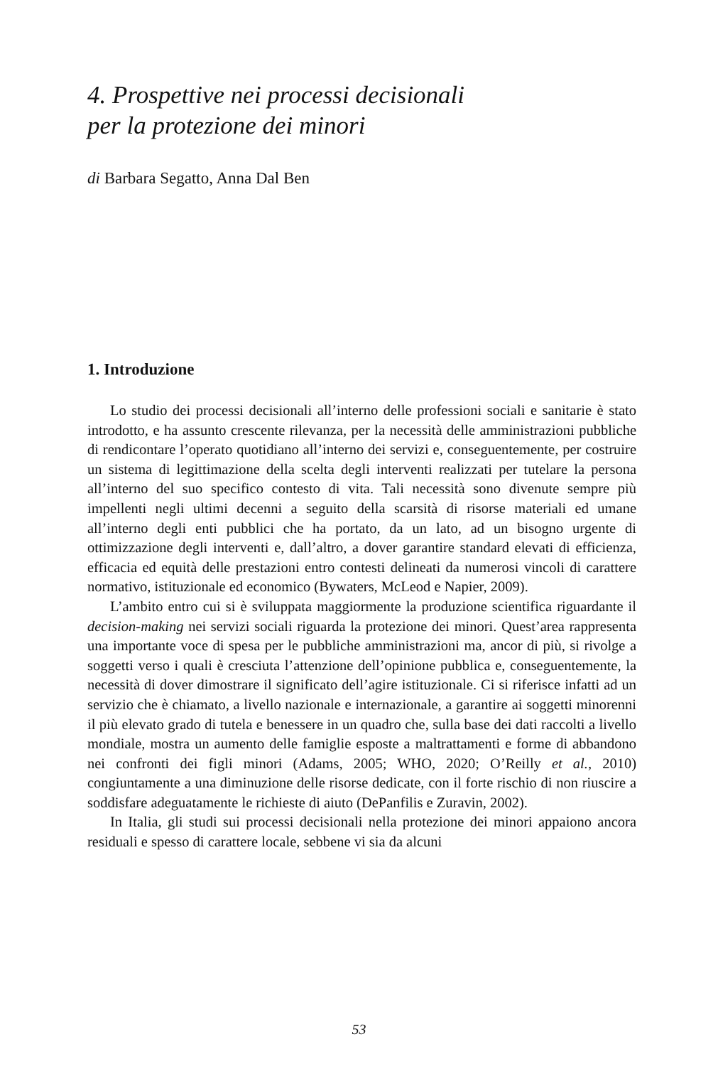4. Prospettive nei processi decisionali
per la protezione dei minori
di Barbara Segatto, Anna Dal Ben
1. Introduzione
Lo studio dei processi decisionali all’interno delle professioni sociali e sanitarie è stato introdotto, e ha assunto crescente rilevanza, per la necessità delle amministrazioni pubbliche di rendicontare l’operato quotidiano all’interno dei servizi e, conseguentemente, per costruire un sistema di legittimazione della scelta degli interventi realizzati per tutelare la persona all’interno del suo specifico contesto di vita. Tali necessità sono divenute sempre più impellenti negli ultimi decenni a seguito della scarsità di risorse materiali ed umane all’interno degli enti pubblici che ha portato, da un lato, ad un bisogno urgente di ottimizzazione degli interventi e, dall’altro, a dover garantire standard elevati di efficienza, efficacia ed equità delle prestazioni entro contesti delineati da numerosi vincoli di carattere normativo, istituzionale ed economico (Bywaters, McLeod e Napier, 2009).
L’ambito entro cui si è sviluppata maggiormente la produzione scientifica riguardante il decision-making nei servizi sociali riguarda la protezione dei minori. Quest’area rappresenta una importante voce di spesa per le pubbliche amministrazioni ma, ancor di più, si rivolge a soggetti verso i quali è cresciuta l’attenzione dell’opinione pubblica e, conseguentemente, la necessità di dover dimostrare il significato dell’agire istituzionale. Ci si riferisce infatti ad un servizio che è chiamato, a livello nazionale e internazionale, a garantire ai soggetti minorenni il più elevato grado di tutela e benessere in un quadro che, sulla base dei dati raccolti a livello mondiale, mostra un aumento delle famiglie esposte a maltrattamenti e forme di abbandono nei confronti dei figli minori (Adams, 2005; WHO, 2020; O’Reilly et al., 2010) congiuntamente a una diminuzione delle risorse dedicate, con il forte rischio di non riuscire a soddisfare adeguatamente le richieste di aiuto (DePanfilis e Zuravin, 2002).
In Italia, gli studi sui processi decisionali nella protezione dei minori appaiono ancora residuali e spesso di carattere locale, sebbene vi sia da alcuni
53